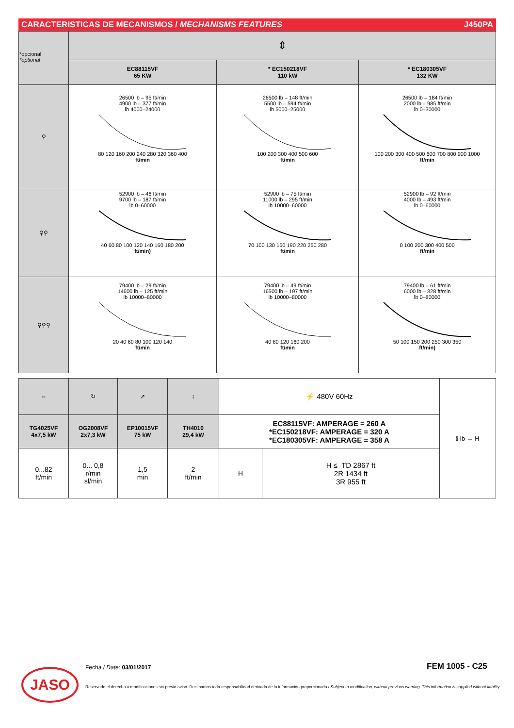CARACTERISTICAS DE MECANISMOS / MECHANISMS FEATURES J450PA
| *opcional *optional | ⇕ | | |
| | EC88115VF 65 KW | * EC150218VF 110 kW | * EC180305VF 132 KW |
| ⚲ | 26500 lb – 95 ft/min 4900 lb – 377 ft/min lb 4000–24000 80 120 160 200 240 280 320 360 400 ft/min | 26500 lb – 148 ft/min 5500 lb – 594 ft/min lb 5000–25000 100 200 300 400 500 600 ft/min | 26500 lb – 184 ft/min 2000 lb – 985 ft/min lb 0–30000 100 200 300 400 500 600 700 800 900 1000 ft/min |
| ⚲⚲ | 52900 lb – 46 ft/min 9700 lb – 187 ft/min lb 0–60000 40 60 80 100 120 140 160 180 200 ft/min) | 52900 lb – 75 ft/min 11000 lb – 295 ft/min lb 10000–60000 70 100 130 160 190 220 250 280 ft/min | 52900 lb – 92 ft/min 4000 lb – 493 ft/min lb 0–60000 0 100 200 300 400 500 ft/min |
| ⚲⚲⚲ | 79400 lb – 29 ft/min 14600 lb – 125 ft/min lb 10000–80000 20 40 60 80 100 120 140 ft/min | 79400 lb – 49 ft/min 16500 lb – 197 ft/min lb 10000–80000 40 80 120 160 200 ft/min | 79400 lb – 61 ft/min 6000 lb – 328 ft/min lb 0–80000 50 100 150 200 250 300 350 ft/min) |
| ⇔ | ↻ | ↗ | ↕ | ⚡ 480V 60Hz | | ℹ lb → H |
| TG4025VF 4x7,5 kW | OG2008VF 2x7,3 kW | EP10015VF 75 kW | TH4010 29,4 kW | EC88115VF: AMPERAGE = 260 A *EC150218VF: AMPERAGE = 320 A *EC180305VF: AMPERAGE = 358 A | | |
| 0...82 ft/min | 0... 0,8 r/min sl/min | 1,5 min | 2 ft/min | H | H ≤ TD 2867 ft 2R 1434 ft 3R 955 ft | |
JASO Fecha / Date: 03/01/2017 FEM 1005 - C25
Reservado el derecho a modificaciones sin previo aviso. Declinamos toda responsabilidad derivada de la información proporcionada / Subject to modification, without previous warning. This information is supplied without liability